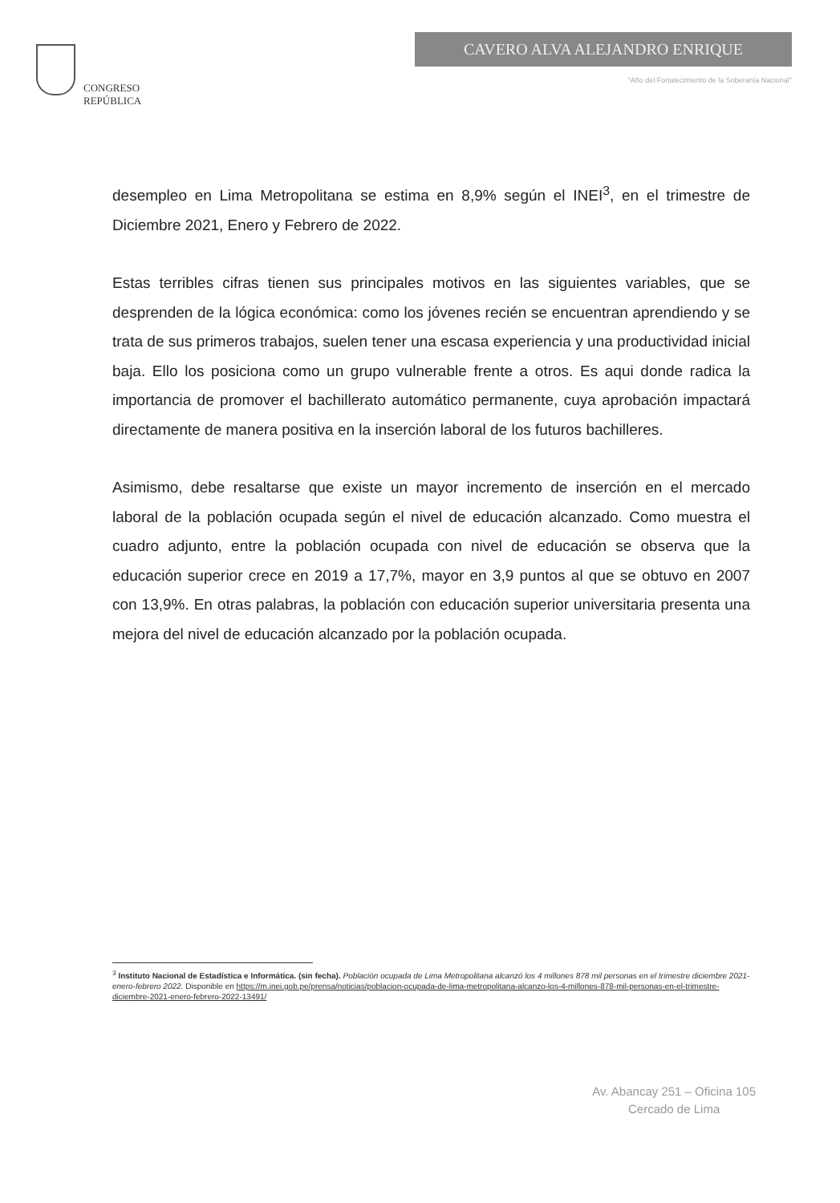CONGRESO
REPÚBLICA
CAVERO ALVA ALEJANDRO ENRIQUE
"Año del Fortalecimiento de la Soberanía Nacional"
desempleo en Lima Metropolitana se estima en 8,9% según el INEI<sup>3</sup>, en el trimestre de Diciembre 2021, Enero y Febrero de 2022.
Estas terribles cifras tienen sus principales motivos en las siguientes variables, que se desprenden de la lógica económica: como los jóvenes recién se encuentran aprendiendo y se trata de sus primeros trabajos, suelen tener una escasa experiencia y una productividad inicial baja. Ello los posiciona como un grupo vulnerable frente a otros. Es aqui donde radica la importancia de promover el bachillerato automático permanente, cuya aprobación impactará directamente de manera positiva en la inserción laboral de los futuros bachilleres.
Asimismo, debe resaltarse que existe un mayor incremento de inserción en el mercado laboral de la población ocupada según el nivel de educación alcanzado. Como muestra el cuadro adjunto, entre la población ocupada con nivel de educación se observa que la educación superior crece en 2019 a 17,7%, mayor en 3,9 puntos al que se obtuvo en 2007 con 13,9%. En otras palabras, la población con educación superior universitaria presenta una mejora del nivel de educación alcanzado por la población ocupada.
<sup>3</sup> Instituto Nacional de Estadística e Informática. (sin fecha). Población ocupada de Lima Metropolitana alcanzó los 4 millones 878 mil personas en el trimestre diciembre 2021-enero-febrero 2022. Disponible en https://m.inei.gob.pe/prensa/noticias/poblacion-ocupada-de-lima-metropolitana-alcanzo-los-4-millones-878-mil-personas-en-el-trimestre-diciembre-2021-enero-febrero-2022-13491/
Av. Abancay 251 – Oficina 105
Cercado de Lima